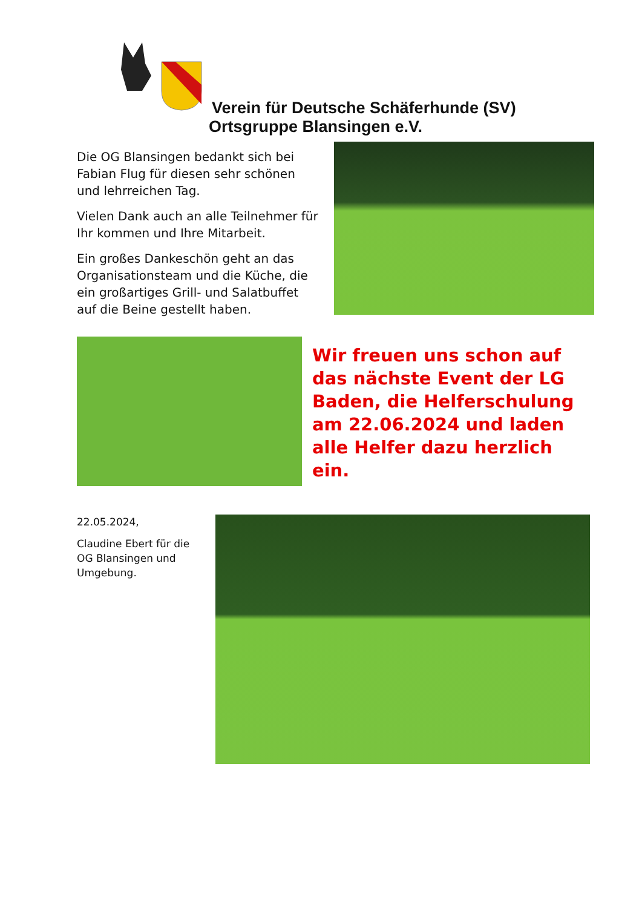Verein für Deutsche Schäferhunde (SV)
Ortsgruppe Blansingen e.V.
Die OG Blansingen bedankt sich bei Fabian Flug für diesen sehr schönen und lehrreichen Tag.
Vielen Dank auch an alle Teilnehmer für Ihr kommen und Ihre Mitarbeit.
Ein großes Dankeschön geht an das Organisationsteam und die Küche, die ein großartiges Grill- und Salatbuffet auf die Beine gestellt haben.
Wir freuen uns schon auf das nächste Event der LG Baden, die Helferschulung am 22.06.2024 und laden alle Helfer dazu herzlich ein.
22.05.2024,
Claudine Ebert für die OG Blansingen und Umgebung.